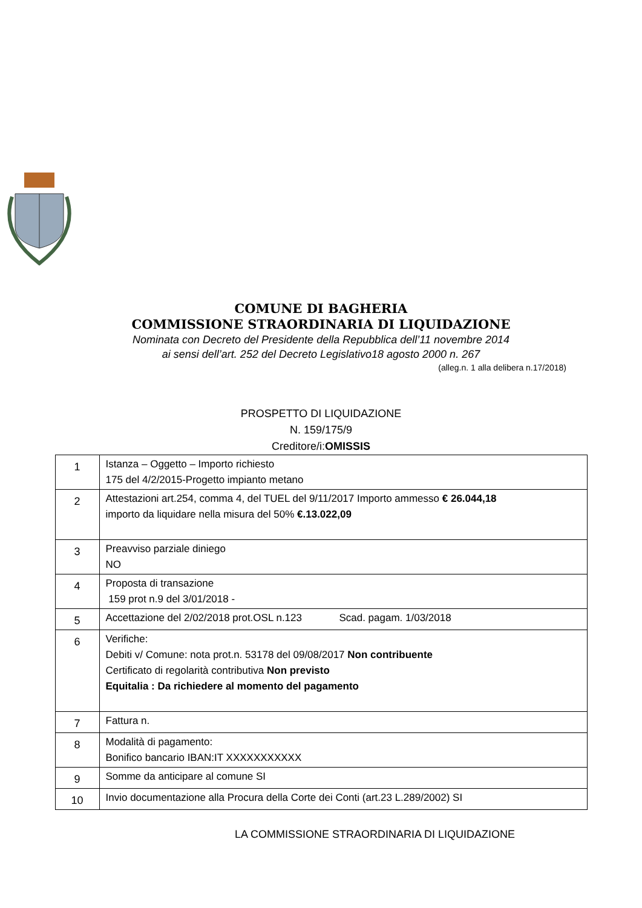COMUNE DI BAGHERIA
COMMISSIONE STRAORDINARIA DI LIQUIDAZIONE
Nominata con Decreto del Presidente della Repubblica dell’11 novembre 2014
ai sensi dell’art. 252 del Decreto Legislativo18 agosto 2000 n. 267
(alleg.n. 1 alla delibera n.17/2018)
PROSPETTO DI LIQUIDAZIONE
N. 159/175/9
Creditore/i:OMISSIS
| 1 | Istanza – Oggetto – Importo richiesto 175 del 4/2/2015-Progetto impianto metano |
| 2 | Attestazioni art.254, comma 4, del TUEL del 9/11/2017 Importo ammesso € 26.044,18 importo da liquidare nella misura del 50% €.13.022,09 |
| 3 | Preavviso parziale diniego NO |
| 4 | Proposta di transazione 159 prot n.9 del 3/01/2018 - |
| 5 | Accettazione del 2/02/2018 prot.OSL n.123 Scad. pagam. 1/03/2018 |
| 6 | Verifiche: Debiti v/ Comune: nota prot.n. 53178 del 09/08/2017 Non contribuente Certificato di regolarità contributiva Non previsto Equitalia : Da richiedere al momento del pagamento |
| 7 | Fattura n. |
| 8 | Modalità di pagamento: Bonifico bancario IBAN:IT XXXXXXXXXXX |
| 9 | Somme da anticipare al comune SI |
| 10 | Invio documentazione alla Procura della Corte dei Conti (art.23 L.289/2002) SI |
LA COMMISSIONE STRAORDINARIA DI LIQUIDAZIONE